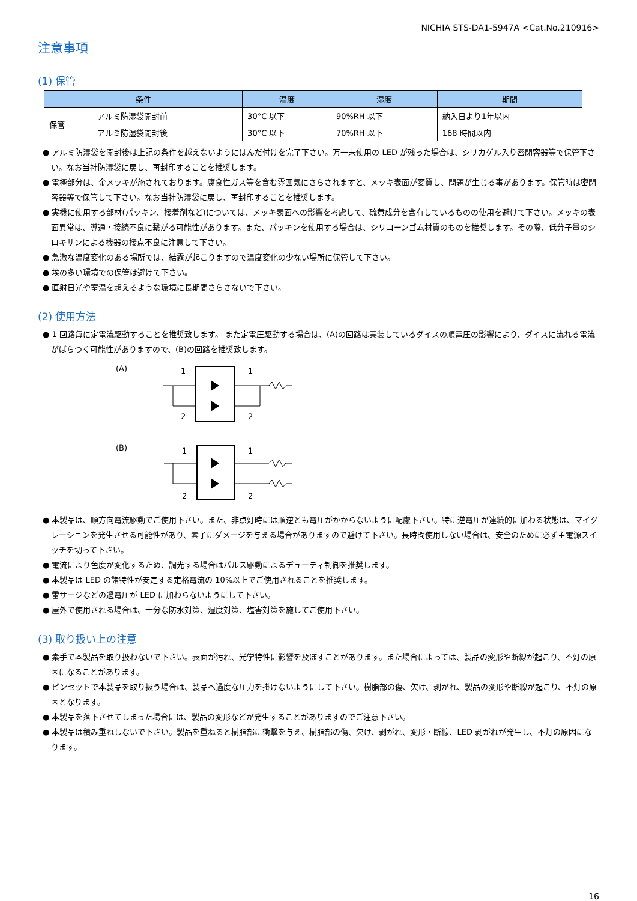NICHIA STS-DA1-5947A <Cat.No.210916>
注意事項
(1) 保管
| 条件 | | 温度 | 湿度 | 期間 |
| --- | --- | --- | --- | --- |
| 保管 | アルミ防湿袋開封前 | 30°C 以下 | 90%RH 以下 | 納入日より1年以内 |
| | アルミ防湿袋開封後 | 30°C 以下 | 70%RH 以下 | 168 時間以内 |
● アルミ防湿袋を開封後は上記の条件を越えないようにはんだ付けを完了下さい。万一未使用の LED が残った場合は、シリカゲル入り密閉容器等で保管下さい。なお当社防湿袋に戻し、再封印することを推奨します。
● 電極部分は、金メッキが施されております。腐食性ガス等を含む雰囲気にさらされますと、メッキ表面が変質し、問題が生じる事があります。保管時は密閉容器等で保管して下さい。なお当社防湿袋に戻し、再封印することを推奨します。
● 実機に使用する部材(パッキン、接着剤など)については、メッキ表面への影響を考慮して、硫黄成分を含有しているものの使用を避けて下さい。メッキの表面異常は、導通・接続不良に繋がる可能性があります。また、パッキンを使用する場合は、シリコーンゴム材質のものを推奨します。その際、低分子量のシロキサンによる機器の接点不良に注意して下さい。
● 急激な温度変化のある場所では、結露が起こりますので温度変化の少ない場所に保管して下さい。
● 埃の多い環境での保管は避けて下さい。
● 直射日光や室温を超えるような環境に長期間さらさないで下さい。
(2) 使用方法
● 1 回路毎に定電流駆動することを推奨致します。 また定電圧駆動する場合は、(A)の回路は実装しているダイスの順電圧の影響により、ダイスに流れる電流がばらつく可能性がありますので、(B)の回路を推奨致します。
(A)
1
1
2
2
(B)
1
1
2
2
● 本製品は、順方向電流駆動でご使用下さい。また、非点灯時には順逆とも電圧がかからないように配慮下さい。特に逆電圧が連続的に加わる状態は、マイグレーションを発生させる可能性があり、素子にダメージを与える場合がありますので避けて下さい。長時間使用しない場合は、安全のために必ず主電源スイッチを切って下さい。
● 電流により色度が変化するため、調光する場合はパルス駆動によるデューティ制御を推奨します。
● 本製品は LED の諸特性が安定する定格電流の 10%以上でご使用されることを推奨します。
● 雷サージなどの過電圧が LED に加わらないようにして下さい。
● 屋外で使用される場合は、十分な防水対策、湿度対策、塩害対策を施してご使用下さい。
(3) 取り扱い上の注意
● 素手で本製品を取り扱わないで下さい。表面が汚れ、光学特性に影響を及ぼすことがあります。また場合によっては、製品の変形や断線が起こり、不灯の原因になることがあります。
● ピンセットで本製品を取り扱う場合は、製品へ過度な圧力を掛けないようにして下さい。樹脂部の傷、欠け、剥がれ、製品の変形や断線が起こり、不灯の原因となります。
● 本製品を落下させてしまった場合には、製品の変形などが発生することがありますのでご注意下さい。
● 本製品は積み重ねしないで下さい。製品を重ねると樹脂部に衝撃を与え、樹脂部の傷、欠け、剥がれ、変形・断線、LED 剥がれが発生し、不灯の原因になります。
16